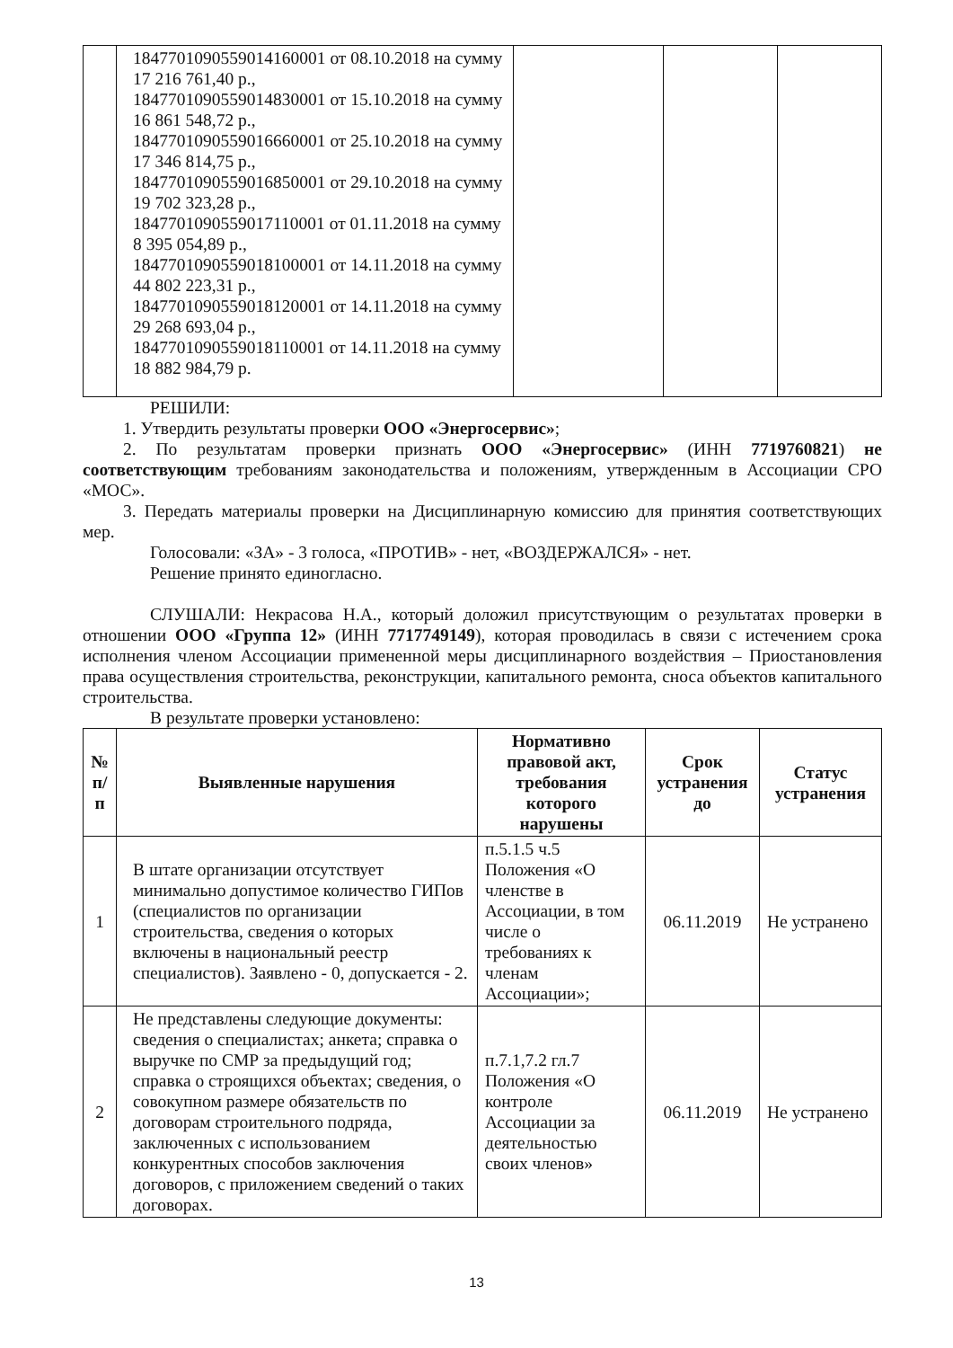| | 1847701090559014160001 от 08.10.2018 на сумму 17 216 761,40 р., 1847701090559014830001 от 15.10.2018 на сумму 16 861 548,72 р., 1847701090559016660001 от 25.10.2018 на сумму 17 346 814,75 р., 1847701090559016850001 от 29.10.2018 на сумму 19 702 323,28 р., 1847701090559017110001 от 01.11.2018 на сумму 8 395 054,89 р., 1847701090559018100001 от 14.11.2018 на сумму 44 802 223,31 р., 1847701090559018120001 от 14.11.2018 на сумму 29 268 693,04 р., 1847701090559018110001 от 14.11.2018 на сумму 18 882 984,79 р. | | | |
РЕШИЛИ:
1. Утвердить результаты проверки ООО «Энергосервис»;
2. По результатам проверки признать ООО «Энергосервис» (ИНН 7719760821) не соответствующим требованиям законодательства и положениям, утвержденным в Ассоциации СРО «МОС».
3. Передать материалы проверки на Дисциплинарную комиссию для принятия соответствующих мер.
Голосовали: «ЗА» - 3 голоса, «ПРОТИВ» - нет, «ВОЗДЕРЖАЛСЯ» - нет.
Решение принято единогласно.
СЛУШАЛИ: Некрасова Н.А., который доложил присутствующим о результатах проверки в отношении ООО «Группа 12» (ИНН 7717749149), которая проводилась в связи с истечением срока исполнения членом Ассоциации примененной меры дисциплинарного воздействия – Приостановления права осуществления строительства, реконструкции, капитального ремонта, сноса объектов капитального строительства.
В результате проверки установлено:
| № п/п | Выявленные нарушения | Нормативно правовой акт, требования которого нарушены | Срок устранения до | Статус устранения |
| --- | --- | --- | --- | --- |
| 1 | В штате организации отсутствует минимально допустимое количество ГИПов (специалистов по организации строительства, сведения о которых включены в национальный реестр специалистов). Заявлено - 0, допускается - 2. | п.5.1.5 ч.5 Положения «О членстве в Ассоциации, в том числе о требованиях к членам Ассоциации»; | 06.11.2019 | Не устранено |
| 2 | Не представлены следующие документы: сведения о специалистах; анкета; справка о выручке по СМР за предыдущий год; справка о строящихся объектах; сведения, о совокупном размере обязательств по договорам строительного подряда, заключенных с использованием конкурентных способов заключения договоров, с приложением сведений о таких договорах. | п.7.1,7.2 гл.7 Положения «О контроле Ассоциации за деятельностью своих членов» | 06.11.2019 | Не устранено |
13